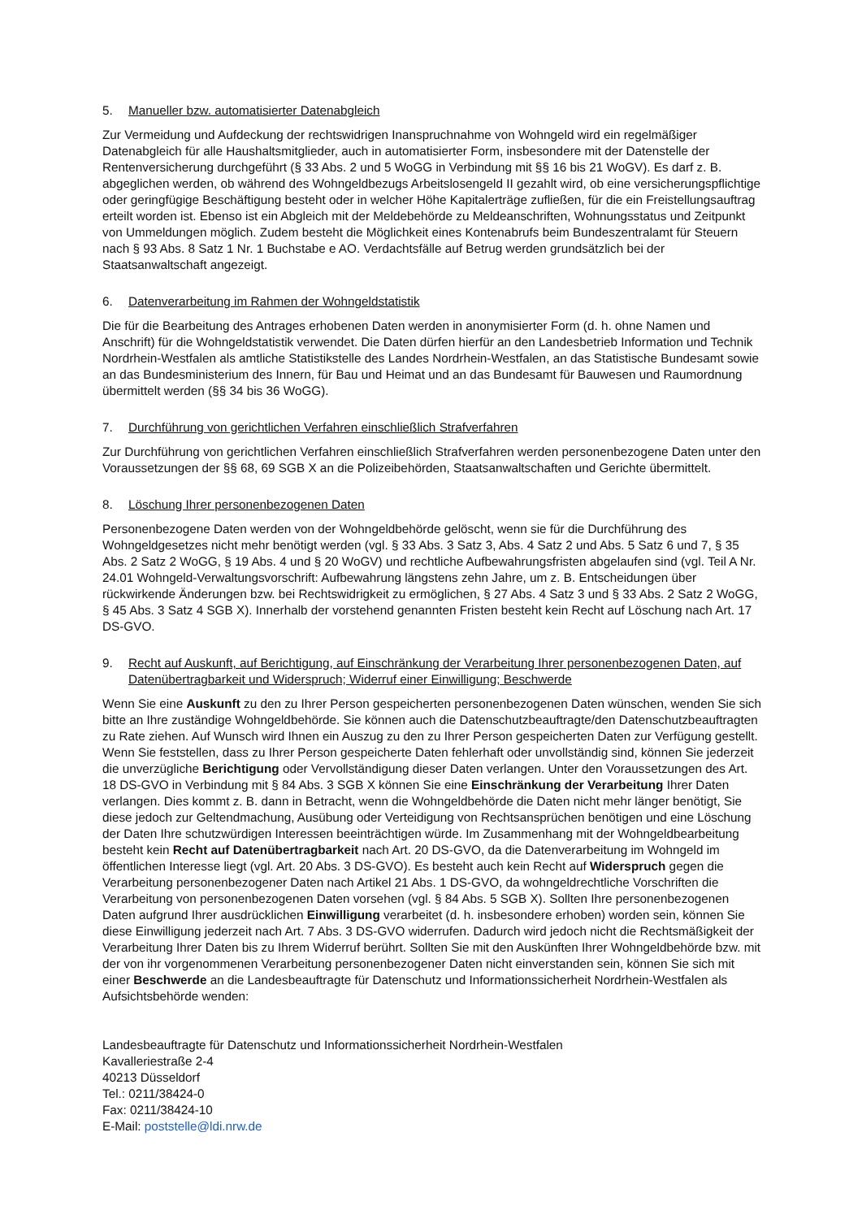5. Manueller bzw. automatisierter Datenabgleich
Zur Vermeidung und Aufdeckung der rechtswidrigen Inanspruchnahme von Wohngeld wird ein regelmäßiger Datenabgleich für alle Haushaltsmitglieder, auch in automatisierter Form, insbesondere mit der Datenstelle der Rentenversicherung durchgeführt (§ 33 Abs. 2 und 5 WoGG in Verbindung mit §§ 16 bis 21 WoGV). Es darf z. B. abgeglichen werden, ob während des Wohngeldbezugs Arbeitslosengeld II gezahlt wird, ob eine versicherungspflichtige oder geringfügige Beschäftigung besteht oder in welcher Höhe Kapitalerträge zufließen, für die ein Freistellungsauftrag erteilt worden ist. Ebenso ist ein Abgleich mit der Meldebehörde zu Meldeanschriften, Wohnungsstatus und Zeitpunkt von Ummeldungen möglich. Zudem besteht die Möglichkeit eines Kontenabrufs beim Bundeszentralamt für Steuern nach § 93 Abs. 8 Satz 1 Nr. 1 Buchstabe e AO. Verdachtsfälle auf Betrug werden grundsätzlich bei der Staatsanwaltschaft angezeigt.
6. Datenverarbeitung im Rahmen der Wohngeldstatistik
Die für die Bearbeitung des Antrages erhobenen Daten werden in anonymisierter Form (d. h. ohne Namen und Anschrift) für die Wohngeldstatistik verwendet. Die Daten dürfen hierfür an den Landesbetrieb Information und Technik Nordrhein-Westfalen als amtliche Statistikstelle des Landes Nordrhein-Westfalen, an das Statistische Bundesamt sowie an das Bundesministerium des Innern, für Bau und Heimat und an das Bundesamt für Bauwesen und Raumordnung übermittelt werden (§§ 34 bis 36 WoGG).
7. Durchführung von gerichtlichen Verfahren einschließlich Strafverfahren
Zur Durchführung von gerichtlichen Verfahren einschließlich Strafverfahren werden personenbezogene Daten unter den Voraussetzungen der §§ 68, 69 SGB X an die Polizeibehörden, Staatsanwaltschaften und Gerichte übermittelt.
8. Löschung Ihrer personenbezogenen Daten
Personenbezogene Daten werden von der Wohngeldbehörde gelöscht, wenn sie für die Durchführung des Wohngeldgesetzes nicht mehr benötigt werden (vgl. § 33 Abs. 3 Satz 3, Abs. 4 Satz 2 und Abs. 5 Satz 6 und 7, § 35 Abs. 2 Satz 2 WoGG, § 19 Abs. 4 und § 20 WoGV) und rechtliche Aufbewahrungsfristen abgelaufen sind (vgl. Teil A Nr. 24.01 Wohngeld-Verwaltungsvorschrift: Aufbewahrung längstens zehn Jahre, um z. B. Entscheidungen über rückwirkende Änderungen bzw. bei Rechtswidrigkeit zu ermöglichen, § 27 Abs. 4 Satz 3 und § 33 Abs. 2 Satz 2 WoGG, § 45 Abs. 3 Satz 4 SGB X). Innerhalb der vorstehend genannten Fristen besteht kein Recht auf Löschung nach Art. 17 DS-GVO.
9. Recht auf Auskunft, auf Berichtigung, auf Einschränkung der Verarbeitung Ihrer personenbezogenen Daten, auf Datenübertragbarkeit und Widerspruch; Widerruf einer Einwilligung; Beschwerde
Wenn Sie eine Auskunft zu den zu Ihrer Person gespeicherten personenbezogenen Daten wünschen, wenden Sie sich bitte an Ihre zuständige Wohngeldbehörde. Sie können auch die Datenschutzbeauftragte/den Datenschutzbeauftragten zu Rate ziehen. Auf Wunsch wird Ihnen ein Auszug zu den zu Ihrer Person gespeicherten Daten zur Verfügung gestellt. Wenn Sie feststellen, dass zu Ihrer Person gespeicherte Daten fehlerhaft oder unvollständig sind, können Sie jederzeit die unverzügliche Berichtigung oder Vervollständigung dieser Daten verlangen. Unter den Voraussetzungen des Art. 18 DS-GVO in Verbindung mit § 84 Abs. 3 SGB X können Sie eine Einschränkung der Verarbeitung Ihrer Daten verlangen. Dies kommt z. B. dann in Betracht, wenn die Wohngeldbehörde die Daten nicht mehr länger benötigt, Sie diese jedoch zur Geltendmachung, Ausübung oder Verteidigung von Rechtsansprüchen benötigen und eine Löschung der Daten Ihre schutzwürdigen Interessen beeinträchtigen würde. Im Zusammenhang mit der Wohngeldbearbeitung besteht kein Recht auf Datenübertragbarkeit nach Art. 20 DS-GVO, da die Datenverarbeitung im Wohngeld im öffentlichen Interesse liegt (vgl. Art. 20 Abs. 3 DS-GVO). Es besteht auch kein Recht auf Widerspruch gegen die Verarbeitung personenbezogener Daten nach Artikel 21 Abs. 1 DS-GVO, da wohngeldrechtliche Vorschriften die Verarbeitung von personenbezogenen Daten vorsehen (vgl. § 84 Abs. 5 SGB X). Sollten Ihre personenbezogenen Daten aufgrund Ihrer ausdrücklichen Einwilligung verarbeitet (d. h. insbesondere erhoben) worden sein, können Sie diese Einwilligung jederzeit nach Art. 7 Abs. 3 DS-GVO widerrufen. Dadurch wird jedoch nicht die Rechtsmäßigkeit der Verarbeitung Ihrer Daten bis zu Ihrem Widerruf berührt. Sollten Sie mit den Auskünften Ihrer Wohngeldbehörde bzw. mit der von ihr vorgenommenen Verarbeitung personenbezogener Daten nicht einverstanden sein, können Sie sich mit einer Beschwerde an die Landesbeauftragte für Datenschutz und Informationssicherheit Nordrhein-Westfalen als Aufsichtsbehörde wenden:
Landesbeauftragte für Datenschutz und Informationssicherheit Nordrhein-Westfalen
Kavalleriestraße 2-4
40213 Düsseldorf
Tel.: 0211/38424-0
Fax: 0211/38424-10
E-Mail: poststelle@ldi.nrw.de